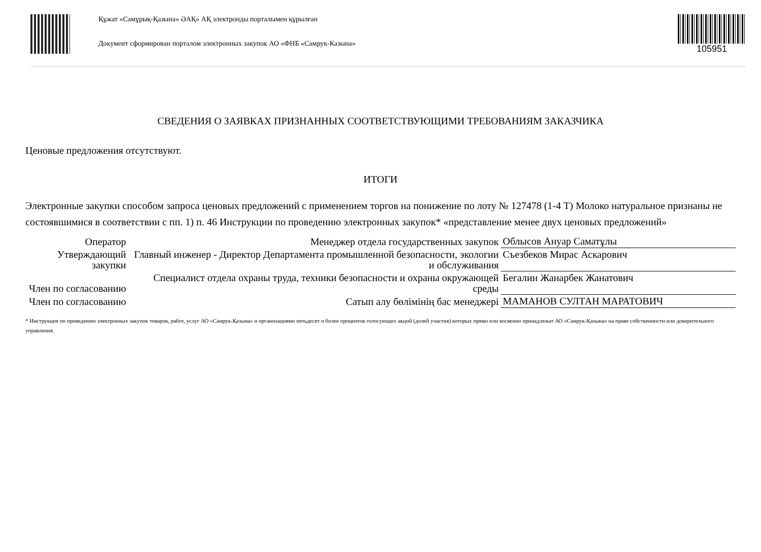Құжат «Самұрық-Қазына» ӘАҚ» АҚ электронды порталымен құрылған
Документ сформирован порталом электронных закупок АО «ФНБ «Самрук-Казына»
105951
СВЕДЕНИЯ О ЗАЯВКАХ ПРИЗНАННЫХ СООТВЕТСТВУЮЩИМИ ТРЕБОВАНИЯМ ЗАКАЗЧИКА
Ценовые предложения отсутствуют.
ИТОГИ
Электронные закупки способом запроса ценовых предложений с применением торгов на понижение по лоту № 127478 (1-4 Т) Молоко натуральное признаны не состоявшимися в соответствии с пп. 1) п. 46 Инструкции по проведению электронных закупок* «представление менее двух ценовых предложений»
| Оператор | Менеджер отдела государственных закупок | Облысов Ануар Саматұлы |
| Утверждающий закупки | Главный инженер - Директор Департамента промышленной безопасности, экологии и обслуживания | Съезбеков Мирас Аскарович |
| Член по согласованию | Специалист отдела охраны труда, техники безопасности и охраны окружающей среды | Бегалин Жанарбек Жанатович |
| Член по согласованию | Сатып алу бөлімінің бас менеджері | МАМАНОВ СУЛТАН МАРАТОВИЧ |
* Инструкция по проведению электронных закупок товаров, работ, услуг АО «Самрук-Қазына» и организациями пятьдесят и более процентов голосующих акций (долей участия) которых прямо или косвенно принадлежат АО «Самрук-Қазына» на праве собственности или доверительного управления.